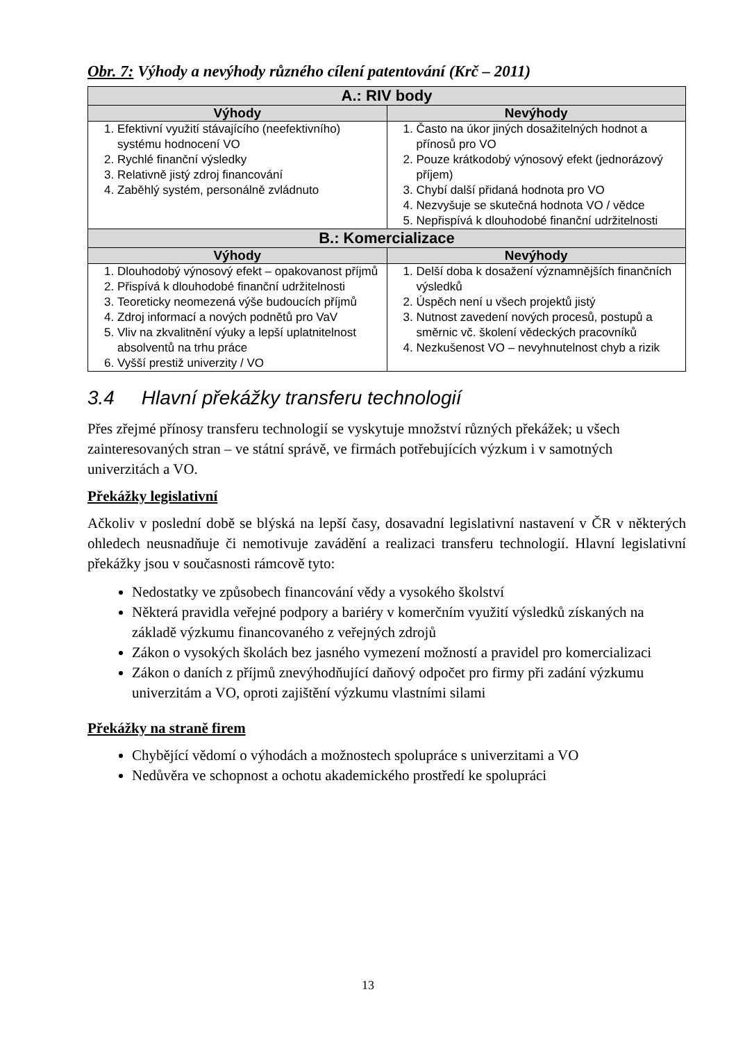Obr. 7: Výhody a nevýhody různého cílení patentování (Krč – 2011)
| A.: RIV body | |
| --- | --- |
| Výhody | Nevýhody |
| 1. Efektivní využití stávajícího (neefektivního) systému hodnocení VO 2. Rychlé finanční výsledky 3. Relativně jistý zdroj financování 4. Zaběhlý systém, personálně zvládnuto | 1. Často na úkor jiných dosažitelných hodnot a přínosů pro VO 2. Pouze krátkodobý výnosový efekt (jednorázový příjem) 3. Chybí další přidaná hodnota pro VO 4. Nezvyšuje se skutečná hodnota VO / vědce 5. Nepřispívá k dlouhodobé finanční udržitelnosti |
| B.: Komercializace | |
| Výhody | Nevýhody |
| 1. Dlouhodobý výnosový efekt – opakovanost příjmů 2. Přispívá k dlouhodobé finanční udržitelnosti 3. Teoreticky neomezená výše budoucích příjmů 4. Zdroj informací a nových podnětů pro VaV 5. Vliv na zkvalitnění výuky a lepší uplatnitelnost absolventů na trhu práce 6. Vyšší prestiž univerzity / VO | 1. Delší doba k dosažení významnějších finančních výsledků 2. Úspěch není u všech projektů jistý 3. Nutnost zavedení nových procesů, postupů a směrnic vč. školení vědeckých pracovníků 4. Nezkušenost VO – nevyhnutelnost chyb a rizik |
3.4 Hlavní překážky transferu technologií
Přes zřejmé přínosy transferu technologií se vyskytuje množství různých překážek; u všech zainteresovaných stran – ve státní správě, ve firmách potřebujících výzkum i v samotných univerzitách a VO.
Překážky legislativní
Ačkoliv v poslední době se blýská na lepší časy, dosavadní legislativní nastavení v ČR v některých ohledech neusnadňuje či nemotivuje zavádění a realizaci transferu technologií. Hlavní legislativní překážky jsou v současnosti rámcově tyto:
Nedostatky ve způsobech financování vědy a vysokého školství
Některá pravidla veřejné podpory a bariéry v komerčním využití výsledků získaných na základě výzkumu financovaného z veřejných zdrojů
Zákon o vysokých školách bez jasného vymezení možností a pravidel pro komercializaci
Zákon o daních z příjmů znevýhodňující daňový odpočet pro firmy při zadání výzkumu univerzitám a VO, oproti zajištění výzkumu vlastními silami
Překážky na straně firem
Chybějící vědomí o výhodách a možnostech spolupráce s univerzitami a VO
Nedůvěra ve schopnost a ochotu akademického prostředí ke spolupráci
13